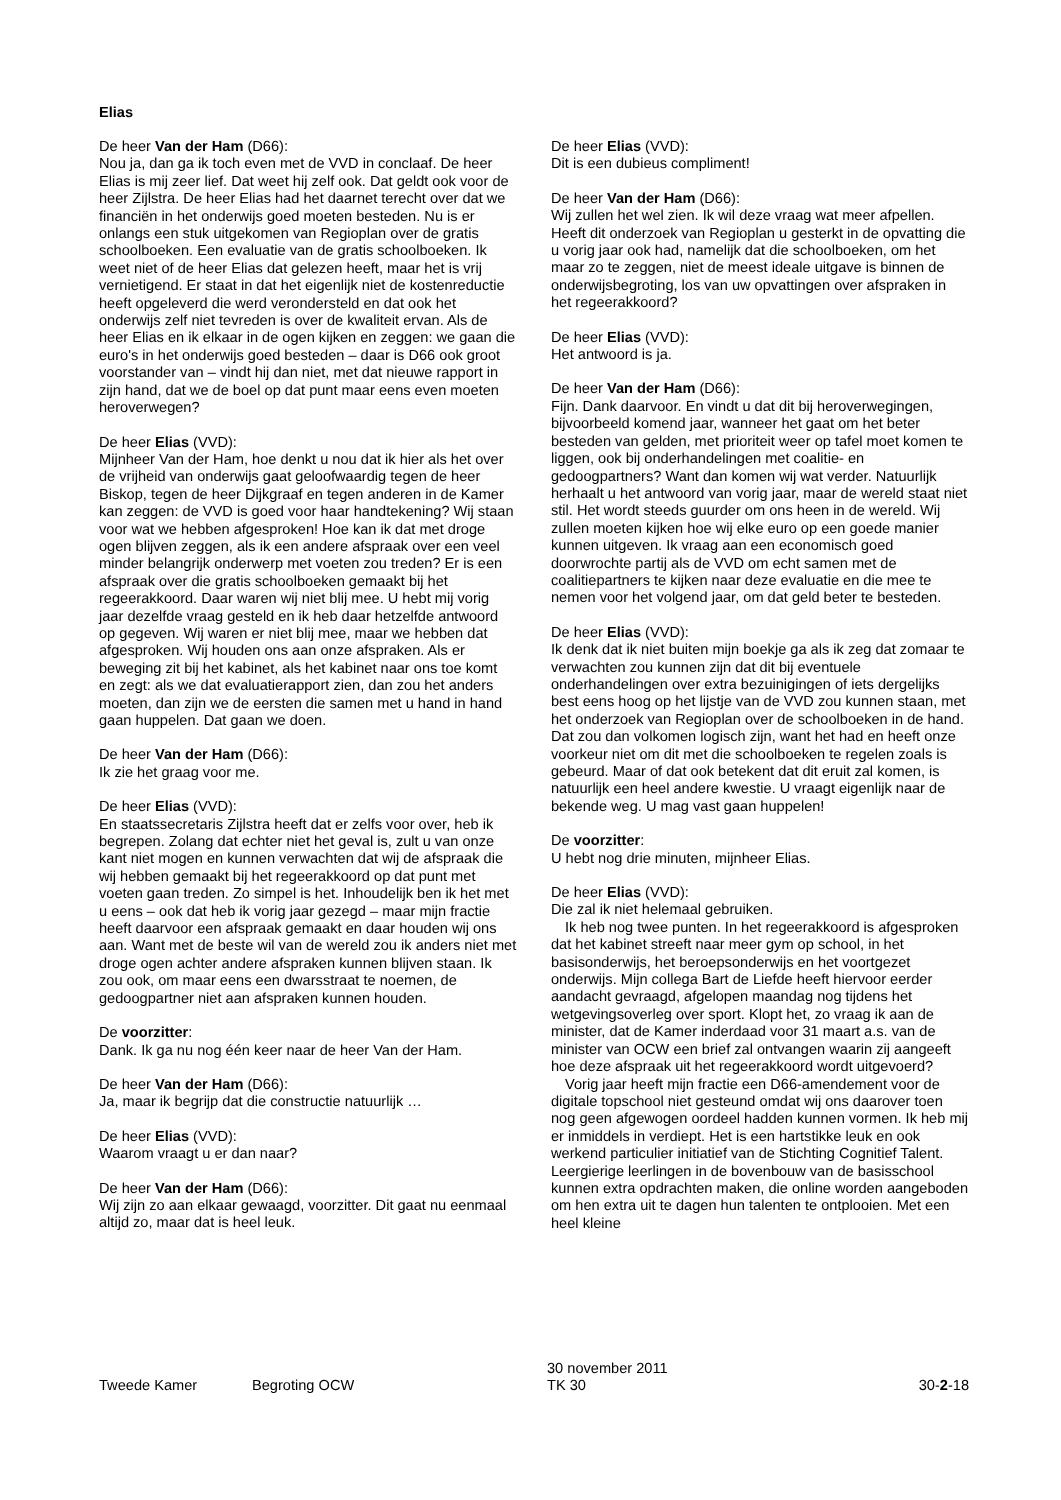Elias
De heer Van der Ham (D66):
Nou ja, dan ga ik toch even met de VVD in conclaaf. De heer Elias is mij zeer lief. Dat weet hij zelf ook. Dat geldt ook voor de heer Zijlstra. De heer Elias had het daarnet terecht over dat we financiën in het onderwijs goed moeten besteden. Nu is er onlangs een stuk uitgekomen van Regioplan over de gratis schoolboeken. Een evaluatie van de gratis schoolboeken. Ik weet niet of de heer Elias dat gelezen heeft, maar het is vrij vernietigend. Er staat in dat het eigenlijk niet de kostenreductie heeft opgeleverd die werd verondersteld en dat ook het onderwijs zelf niet tevreden is over de kwaliteit ervan. Als de heer Elias en ik elkaar in de ogen kijken en zeggen: we gaan die euro's in het onderwijs goed besteden – daar is D66 ook groot voorstander van – vindt hij dan niet, met dat nieuwe rapport in zijn hand, dat we de boel op dat punt maar eens even moeten heroverwegen?
De heer Elias (VVD):
Mijnheer Van der Ham, hoe denkt u nou dat ik hier als het over de vrijheid van onderwijs gaat geloofwaardig tegen de heer Biskop, tegen de heer Dijkgraaf en tegen anderen in de Kamer kan zeggen: de VVD is goed voor haar handtekening? Wij staan voor wat we hebben afgesproken! Hoe kan ik dat met droge ogen blijven zeggen, als ik een andere afspraak over een veel minder belangrijk onderwerp met voeten zou treden? Er is een afspraak over die gratis schoolboeken gemaakt bij het regeerakkoord. Daar waren wij niet blij mee. U hebt mij vorig jaar dezelfde vraag gesteld en ik heb daar hetzelfde antwoord op gegeven. Wij waren er niet blij mee, maar we hebben dat afgesproken. Wij houden ons aan onze afspraken. Als er beweging zit bij het kabinet, als het kabinet naar ons toe komt en zegt: als we dat evaluatierapport zien, dan zou het anders moeten, dan zijn we de eersten die samen met u hand in hand gaan huppelen. Dat gaan we doen.
De heer Van der Ham (D66):
Ik zie het graag voor me.
De heer Elias (VVD):
En staatssecretaris Zijlstra heeft dat er zelfs voor over, heb ik begrepen. Zolang dat echter niet het geval is, zult u van onze kant niet mogen en kunnen verwachten dat wij de afspraak die wij hebben gemaakt bij het regeerakkoord op dat punt met voeten gaan treden. Zo simpel is het. Inhoudelijk ben ik het met u eens – ook dat heb ik vorig jaar gezegd – maar mijn fractie heeft daarvoor een afspraak gemaakt en daar houden wij ons aan. Want met de beste wil van de wereld zou ik anders niet met droge ogen achter andere afspraken kunnen blijven staan. Ik zou ook, om maar eens een dwarsstraat te noemen, de gedoogpartner niet aan afspraken kunnen houden.
De voorzitter:
Dank. Ik ga nu nog één keer naar de heer Van der Ham.
De heer Van der Ham (D66):
Ja, maar ik begrijp dat die constructie natuurlijk …
De heer Elias (VVD):
Waarom vraagt u er dan naar?
De heer Van der Ham (D66):
Wij zijn zo aan elkaar gewaagd, voorzitter. Dit gaat nu eenmaal altijd zo, maar dat is heel leuk.
De heer Elias (VVD):
Dit is een dubieus compliment!
De heer Van der Ham (D66):
Wij zullen het wel zien. Ik wil deze vraag wat meer afpellen. Heeft dit onderzoek van Regioplan u gesterkt in de opvatting die u vorig jaar ook had, namelijk dat die schoolboeken, om het maar zo te zeggen, niet de meest ideale uitgave is binnen de onderwijsbegroting, los van uw opvattingen over afspraken in het regeerakkoord?
De heer Elias (VVD):
Het antwoord is ja.
De heer Van der Ham (D66):
Fijn. Dank daarvoor. En vindt u dat dit bij heroverwegingen, bijvoorbeeld komend jaar, wanneer het gaat om het beter besteden van gelden, met prioriteit weer op tafel moet komen te liggen, ook bij onderhandelingen met coalitie- en gedoogpartners? Want dan komen wij wat verder. Natuurlijk herhaalt u het antwoord van vorig jaar, maar de wereld staat niet stil. Het wordt steeds guurder om ons heen in de wereld. Wij zullen moeten kijken hoe wij elke euro op een goede manier kunnen uitgeven. Ik vraag aan een economisch goed doorwrochte partij als de VVD om echt samen met de coalitiepartners te kijken naar deze evaluatie en die mee te nemen voor het volgend jaar, om dat geld beter te besteden.
De heer Elias (VVD):
Ik denk dat ik niet buiten mijn boekje ga als ik zeg dat zomaar te verwachten zou kunnen zijn dat dit bij eventuele onderhandelingen over extra bezuinigingen of iets dergelijks best eens hoog op het lijstje van de VVD zou kunnen staan, met het onderzoek van Regioplan over de schoolboeken in de hand. Dat zou dan volkomen logisch zijn, want het had en heeft onze voorkeur niet om dit met die schoolboeken te regelen zoals is gebeurd. Maar of dat ook betekent dat dit eruit zal komen, is natuurlijk een heel andere kwestie. U vraagt eigenlijk naar de bekende weg. U mag vast gaan huppelen!
De voorzitter:
U hebt nog drie minuten, mijnheer Elias.
De heer Elias (VVD):
Die zal ik niet helemaal gebruiken.
Ik heb nog twee punten. In het regeerakkoord is afgesproken dat het kabinet streeft naar meer gym op school, in het basisonderwijs, het beroepsonderwijs en het voortgezet onderwijs. Mijn collega Bart de Liefde heeft hiervoor eerder aandacht gevraagd, afgelopen maandag nog tijdens het wetgevingsoverleg over sport. Klopt het, zo vraag ik aan de minister, dat de Kamer inderdaad voor 31 maart a.s. van de minister van OCW een brief zal ontvangen waarin zij aangeeft hoe deze afspraak uit het regeerakkoord wordt uitgevoerd?
Vorig jaar heeft mijn fractie een D66-amendement voor de digitale topschool niet gesteund omdat wij ons daarover toen nog geen afgewogen oordeel hadden kunnen vormen. Ik heb mij er inmiddels in verdiept. Het is een hartstikke leuk en ook werkend particulier initiatief van de Stichting Cognitief Talent. Leergierige leerlingen in de bovenbouw van de basisschool kunnen extra opdrachten maken, die online worden aangeboden om hen extra uit te dagen hun talenten te ontplooien. Met een heel kleine
Tweede Kamer Begroting OCW
30 november 2011
TK 30
30-2-18